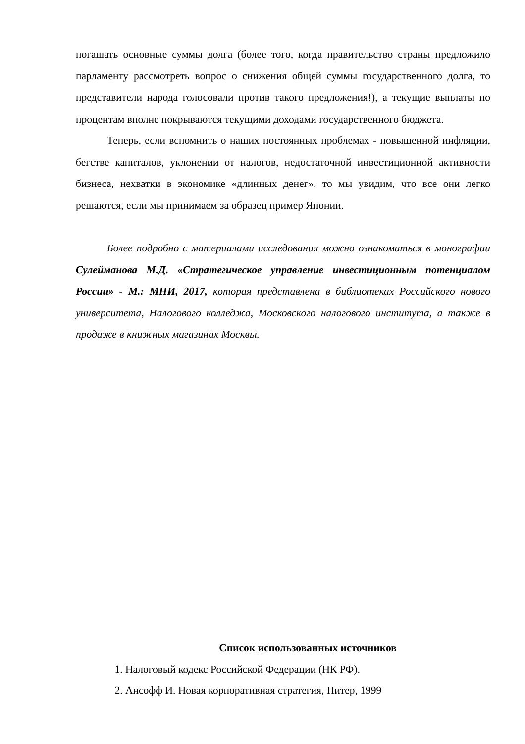погашать основные суммы долга (более того, когда правительство страны предложило парламенту рассмотреть вопрос о снижения общей суммы государственного долга, то представители народа голосовали против такого предложения!), а текущие выплаты по процентам вполне покрываются текущими доходами государственного бюджета.
Теперь, если вспомнить о наших постоянных проблемах - повышенной инфляции, бегстве капиталов, уклонении от налогов, недостаточной инвестиционной активности бизнеса, нехватки в экономике «длинных денег», то мы увидим, что все они легко решаются, если мы принимаем за образец пример Японии.
Более подробно с материалами исследования можно ознакомиться в монографии Сулейманова М.Д. «Стратегическое управление инвестиционным потенциалом России» - М.: МНИ, 2017, которая представлена в библиотеках Российского нового университета, Налогового колледжа, Московского налогового института, а также в продаже в книжных магазинах Москвы.
Список использованных источников
1. Налоговый кодекс Российской Федерации (НК РФ).
2. Ансофф И. Новая корпоративная стратегия, Питер, 1999